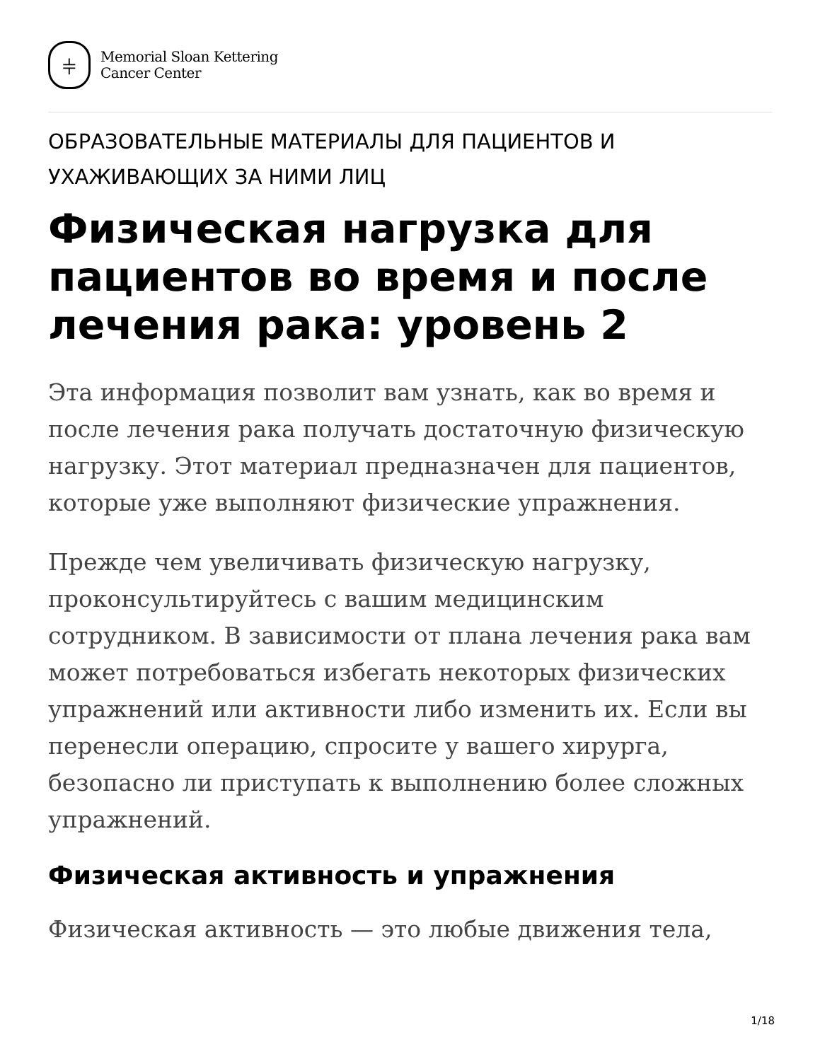⫩
Memorial Sloan Kettering
Cancer Center
ОБРАЗОВАТЕЛЬНЫЕ МАТЕРИАЛЫ ДЛЯ ПАЦИЕНТОВ И УХАЖИВАЮЩИХ ЗА НИМИ ЛИЦ
Физическая нагрузка для пациентов во время и после лечения рака: уровень 2
Эта информация позволит вам узнать, как во время и после лечения рака получать достаточную физическую нагрузку. Этот материал предназначен для пациентов, которые уже выполняют физические упражнения.
Прежде чем увеличивать физическую нагрузку, проконсультируйтесь с вашим медицинским сотрудником. В зависимости от плана лечения рака вам может потребоваться избегать некоторых физических упражнений или активности либо изменить их. Если вы перенесли операцию, спросите у вашего хирурга, безопасно ли приступать к выполнению более сложных упражнений.
Физическая активность и упражнения
Физическая активность — это любые движения тела,
1/18